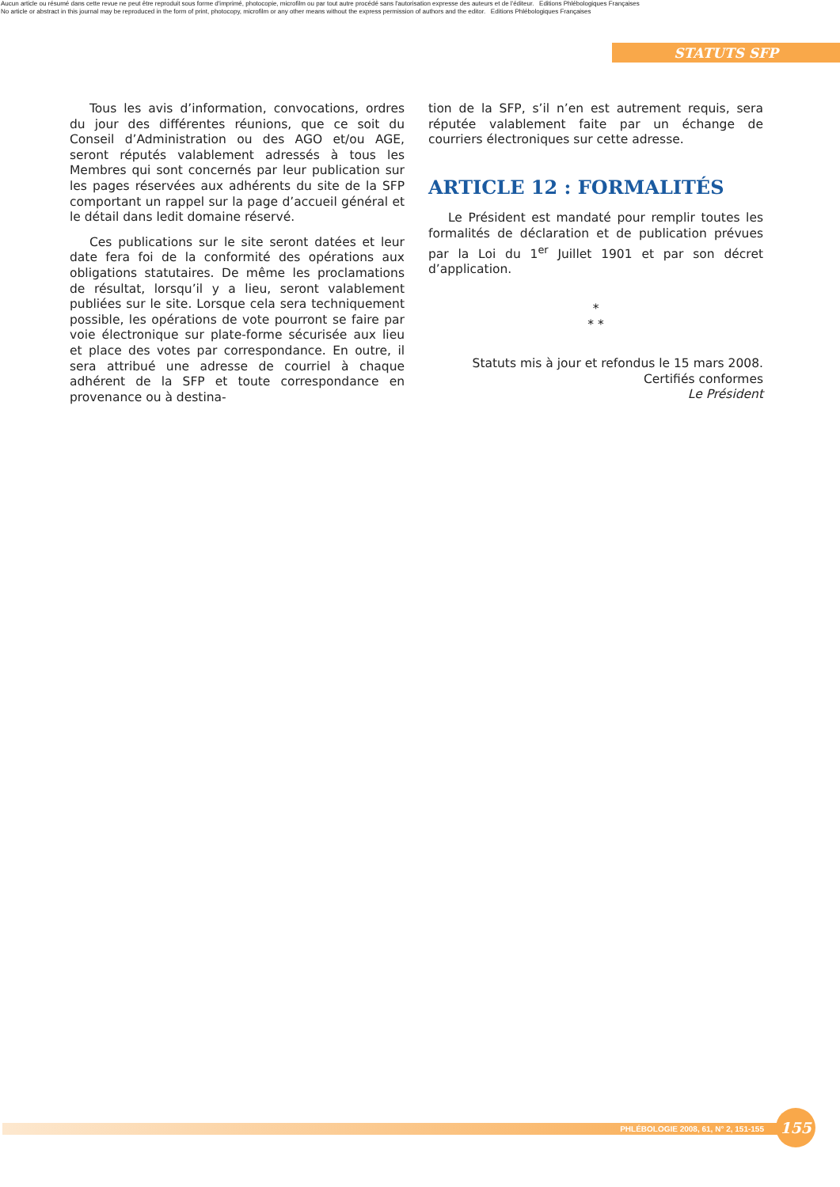Aucun article ou résumé dans cette revue ne peut être reproduit sous forme d'imprimé, photocopie, microfilm ou par tout autre procédé sans l'autorisation expresse des auteurs et de l'éditeur. Editions Phlébologiques Françaises
No article or abstract in this journal may be reproduced in the form of print, photocopy, microfilm or any other means without the express permission of authors and the editor. Editions Phlébologiques Françaises
STATUTS SFP
Tous les avis d’information, convocations, ordres du jour des différentes réunions, que ce soit du Conseil d’Administration ou des AGO et/ou AGE, seront réputés valablement adressés à tous les Membres qui sont concernés par leur publication sur les pages réservées aux adhérents du site de la SFP comportant un rappel sur la page d’accueil général et le détail dans ledit domaine réservé.
Ces publications sur le site seront datées et leur date fera foi de la conformité des opérations aux obligations statutaires. De même les proclamations de résultat, lorsqu’il y a lieu, seront valablement publiées sur le site. Lorsque cela sera techniquement possible, les opérations de vote pourront se faire par voie électronique sur plate-forme sécurisée aux lieu et place des votes par correspondance. En outre, il sera attribué une adresse de courriel à chaque adhérent de la SFP et toute correspondance en provenance ou à destina-
tion de la SFP, s’il n’en est autrement requis, sera réputée valablement faite par un échange de courriers électroniques sur cette adresse.
ARTICLE 12 : FORMALITÉS
Le Président est mandaté pour remplir toutes les formalités de déclaration et de publication prévues par la Loi du 1<sup>er</sup> Juillet 1901 et par son décret d’application.
*
* *
Statuts mis à jour et refondus le 15 mars 2008.
Certifiés conformes
Le Président
PHLÉBOLOGIE 2008, 61, N° 2, 151-155
155